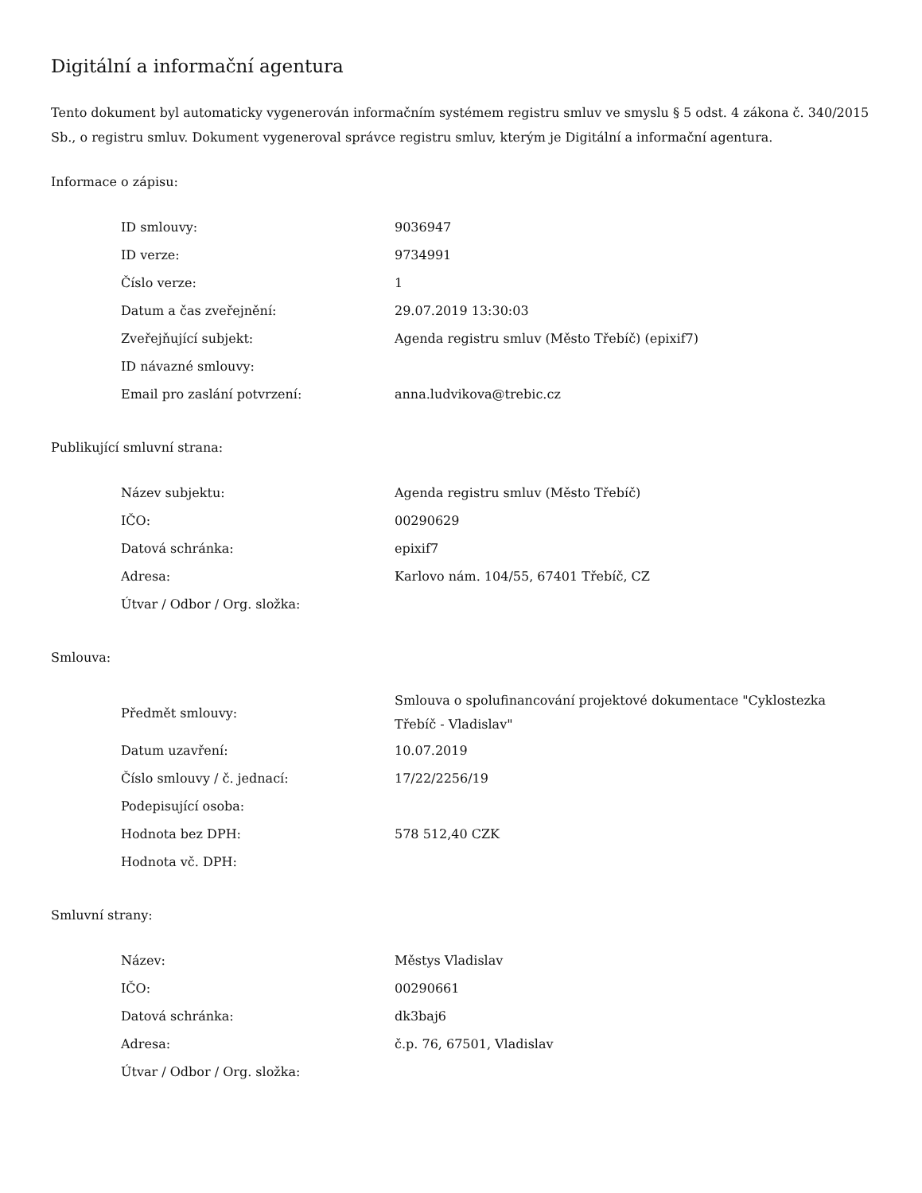Digitální a informační agentura
Tento dokument byl automaticky vygenerován informačním systémem registru smluv ve smyslu § 5 odst. 4 zákona č. 340/2015 Sb., o registru smluv. Dokument vygeneroval správce registru smluv, kterým je Digitální a informační agentura.
Informace o zápisu:
| ID smlouvy: | 9036947 |
| ID verze: | 9734991 |
| Číslo verze: | 1 |
| Datum a čas zveřejnění: | 29.07.2019 13:30:03 |
| Zveřejňující subjekt: | Agenda registru smluv (Město Třebíč) (epixif7) |
| ID návazné smlouvy: | |
| Email pro zaslání potvrzení: | anna.ludvikova@trebic.cz |
Publikující smluvní strana:
| Název subjektu: | Agenda registru smluv (Město Třebíč) |
| IČO: | 00290629 |
| Datová schránka: | epixif7 |
| Adresa: | Karlovo nám. 104/55, 67401 Třebíč, CZ |
| Útvar / Odbor / Org. složka: | |
Smlouva:
| Předmět smlouvy: | Smlouva o spolufinancování projektové dokumentace "Cyklostezka Třebíč - Vladislav" |
| Datum uzavření: | 10.07.2019 |
| Číslo smlouvy / č. jednací: | 17/22/2256/19 |
| Podepisující osoba: | |
| Hodnota bez DPH: | 578 512,40 CZK |
| Hodnota vč. DPH: | |
Smluvní strany:
| Název: | Městys Vladislav |
| IČO: | 00290661 |
| Datová schránka: | dk3baj6 |
| Adresa: | č.p. 76, 67501, Vladislav |
| Útvar / Odbor / Org. složka: | |